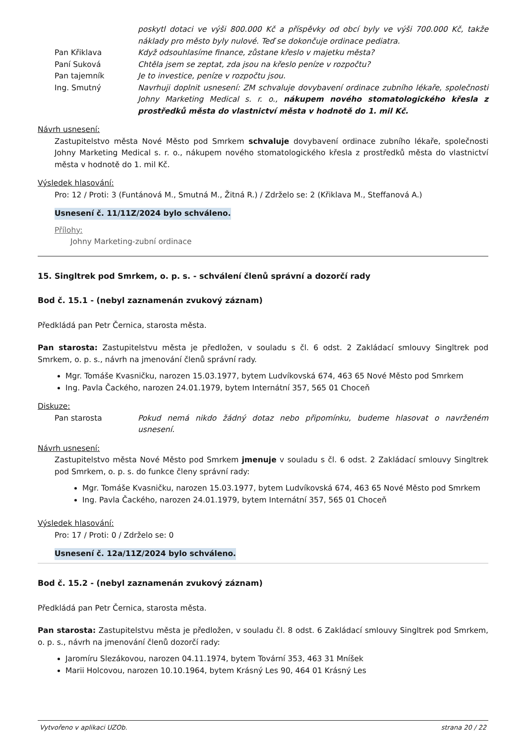poskytl dotaci ve výši 800.000 Kč a příspěvky od obcí byly ve výši 700.000 Kč, takže náklady pro město byly nulové. Teď se dokončuje ordinace pediatra.
Pan Křiklava Když odsouhlasíme finance, zůstane křeslo v majetku města?
Paní Suková Chtěla jsem se zeptat, zda jsou na křeslo peníze v rozpočtu?
Pan tajemník Je to investice, peníze v rozpočtu jsou.
Ing. Smutný Navrhuji doplnit usnesení: ZM schvaluje dovybavení ordinace zubního lékaře, společnosti Johny Marketing Medical s. r. o., nákupem nového stomatologického křesla z prostředků města do vlastnictví města v hodnotě do 1. mil Kč.
Návrh usnesení:
Zastupitelstvo města Nové Město pod Smrkem schvaluje dovybavení ordinace zubního lékaře, společnosti Johny Marketing Medical s. r. o., nákupem nového stomatologického křesla z prostředků města do vlastnictví města v hodnotě do 1. mil Kč.
Výsledek hlasování:
Pro: 12 / Proti: 3 (Funtánová M., Smutná M., Žitná R.) / Zdrželo se: 2 (Křiklava M., Steffanová A.)
Usnesení č. 11/11Z/2024 bylo schváleno.
Přílohy:
Johny Marketing-zubní ordinace
15. Singltrek pod Smrkem, o. p. s. - schválení členů správní a dozorčí rady
Bod č. 15.1 - (nebyl zaznamenán zvukový záznam)
Předkládá pan Petr Černica, starosta města.
Pan starosta: Zastupitelstvu města je předložen, v souladu s čl. 6 odst. 2 Zakládací smlouvy Singltrek pod Smrkem, o. p. s., návrh na jmenování členů správní rady.
Mgr. Tomáše Kvasničku, narozen 15.03.1977, bytem Ludvíkovská 674, 463 65 Nové Město pod Smrkem
Ing. Pavla Čackého, narozen 24.01.1979, bytem Internátní 357, 565 01 Choceň
Diskuze:
Pan starosta Pokud nemá nikdo žádný dotaz nebo připomínku, budeme hlasovat o navrženém usnesení.
Návrh usnesení:
Zastupitelstvo města Nové Město pod Smrkem jmenuje v souladu s čl. 6 odst. 2 Zakládací smlouvy Singltrek pod Smrkem, o. p. s. do funkce členy správní rady:
Mgr. Tomáše Kvasničku, narozen 15.03.1977, bytem Ludvíkovská 674, 463 65 Nové Město pod Smrkem
Ing. Pavla Čackého, narozen 24.01.1979, bytem Internátní 357, 565 01 Choceň
Výsledek hlasování:
Pro: 17 / Proti: 0 / Zdrželo se: 0
Usnesení č. 12a/11Z/2024 bylo schváleno.
Bod č. 15.2 - (nebyl zaznamenán zvukový záznam)
Předkládá pan Petr Černica, starosta města.
Pan starosta: Zastupitelstvu města je předložen, v souladu čl. 8 odst. 6 Zakládací smlouvy Singltrek pod Smrkem, o. p. s., návrh na jmenování členů dozorčí rady:
Jaromíru Slezákovou, narozen 04.11.1974, bytem Tovární 353, 463 31 Mníšek
Marii Holcovou, narozen 10.10.1964, bytem Krásný Les 90, 464 01 Krásný Les
Vytvořeno v aplikaci UZOb. strana 20 / 22